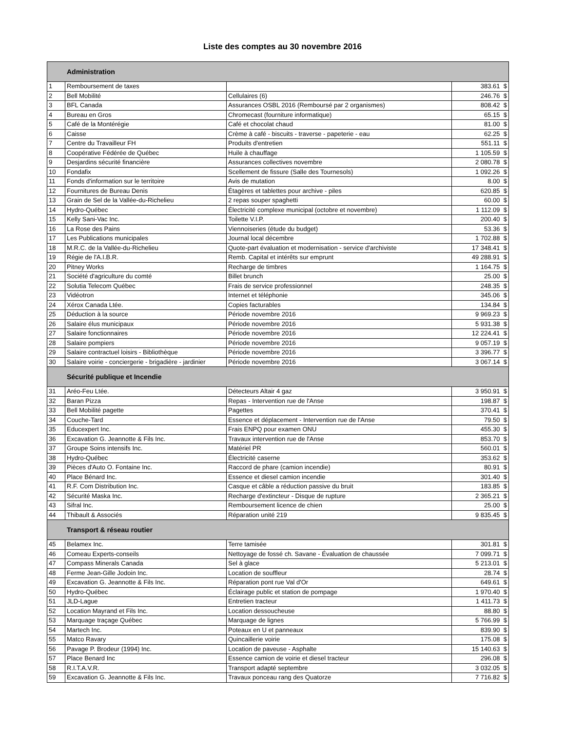Liste des comptes au 30 novembre 2016
| Administration | | | |
| 1 | Remboursement de taxes | | 383.61 $ |
| 2 | Bell Mobilité | Cellulaires (6) | 246.76 $ |
| 3 | BFL Canada | Assurances OSBL 2016 (Remboursé par 2 organismes) | 808.42 $ |
| 4 | Bureau en Gros | Chromecast (fourniture informatique) | 65.15 $ |
| 5 | Café de la Montérégie | Café et chocolat chaud | 81.00 $ |
| 6 | Caisse | Crème à café - biscuits - traverse - papeterie - eau | 62.25 $ |
| 7 | Centre du Travailleur FH | Produits d'entretien | 551.11 $ |
| 8 | Coopérative Fédérée de Québec | Huile à chauffage | 1 105.59 $ |
| 9 | Desjardins sécurité financière | Assurances collectives novembre | 2 080.78 $ |
| 10 | Fondafix | Scellement de fissure (Salle des Tournesols) | 1 092.26 $ |
| 11 | Fonds d'information sur le territoire | Avis de mutation | 8.00 $ |
| 12 | Fournitures de Bureau Denis | Étagères et tablettes pour archive - piles | 620.85 $ |
| 13 | Grain de Sel de la Vallée-du-Richelieu | 2 repas souper spaghetti | 60.00 $ |
| 14 | Hydro-Québec | Électricité complexe municipal (octobre et novembre) | 1 112.09 $ |
| 15 | Kelly Sani-Vac Inc. | Toilette V.I.P. | 200.40 $ |
| 16 | La Rose des Pains | Viennoiseries (étude du budget) | 53.36 $ |
| 17 | Les Publications municipales | Journal local décembre | 1 702.88 $ |
| 18 | M.R.C. de la Vallée-du-Richelieu | Quote-part évaluation et modernisation - service d'archiviste | 17 348.41 $ |
| 19 | Régie de l'A.I.B.R. | Remb. Capital et intérêts sur emprunt | 49 288.91 $ |
| 20 | Pitney Works | Recharge de timbres | 1 164.75 $ |
| 21 | Société d'agriculture du comté | Billet brunch | 25.00 $ |
| 22 | Solutia Telecom Québec | Frais de service professionnel | 248.35 $ |
| 23 | Vidéotron | Internet et téléphonie | 345.06 $ |
| 24 | Xérox Canada Ltée. | Copies facturables | 134.84 $ |
| 25 | Déduction à la source | Période novembre 2016 | 9 969.23 $ |
| 26 | Salaire élus municipaux | Période novembre 2016 | 5 931.38 $ |
| 27 | Salaire fonctionnaires | Période novembre 2016 | 12 224.41 $ |
| 28 | Salaire pompiers | Période novembre 2016 | 9 057.19 $ |
| 29 | Salaire contractuel loisirs - Bibliothèque | Période novembre 2016 | 3 396.77 $ |
| 30 | Salaire voirie - conciergerie - brigadière - jardinier | Période novembre 2016 | 3 067.14 $ |
| Sécurité publique et Incendie | | | |
| 31 | Aréo-Feu Ltée. | Détecteurs Altair 4 gaz | 3 950.91 $ |
| 32 | Baran Pizza | Repas - Intervention rue de l'Anse | 198.87 $ |
| 33 | Bell Mobilité pagette | Pagettes | 370.41 $ |
| 34 | Couche-Tard | Essence et déplacement - Intervention rue de l'Anse | 79.50 $ |
| 35 | Educexpert Inc. | Frais ENPQ pour examen ONU | 455.30 $ |
| 36 | Excavation G. Jeannotte & Fils Inc. | Travaux intervention rue de l'Anse | 853.70 $ |
| 37 | Groupe Soins intensifs Inc. | Matériel PR | 560.01 $ |
| 38 | Hydro-Québec | Électricité caserne | 353.62 $ |
| 39 | Pièces d'Auto O. Fontaine Inc. | Raccord de phare (camion incendie) | 80.91 $ |
| 40 | Place Bénard Inc. | Essence et diesel camion incendie | 301.40 $ |
| 41 | R.F. Com Distribution Inc. | Casque et câble a réduction passive du bruit | 183.85 $ |
| 42 | Sécurité Maska Inc. | Recharge d'extincteur - Disque de rupture | 2 365.21 $ |
| 43 | Sifral Inc. | Remboursement licence de chien | 25.00 $ |
| 44 | Thibault & Associés | Réparation unité 219 | 9 835.45 $ |
| Transport & réseau routier | | | |
| 45 | Belamex Inc. | Terre tamisée | 301.81 $ |
| 46 | Comeau Experts-conseils | Nettoyage de fossé ch. Savane - Évaluation de chaussée | 7 099.71 $ |
| 47 | Compass Minerals Canada | Sel à glace | 5 213.01 $ |
| 48 | Ferme Jean-Gille Jodoin Inc. | Location de souffleur | 28.74 $ |
| 49 | Excavation G. Jeannotte & Fils Inc. | Réparation pont rue Val d'Or | 649.61 $ |
| 50 | Hydro-Québec | Éclairage public et station de pompage | 1 970.40 $ |
| 51 | JLD-Lague | Entretien tracteur | 1 411.73 $ |
| 52 | Location Mayrand et Fils Inc. | Location dessoucheuse | 88.80 $ |
| 53 | Marquage traçage Québec | Marquage de lignes | 5 766.99 $ |
| 54 | Martech Inc. | Poteaux en U et panneaux | 839.90 $ |
| 55 | Matco Ravary | Quincaillerie voirie | 175.08 $ |
| 56 | Pavage P. Brodeur (1994) Inc. | Location de paveuse - Asphalte | 15 140.63 $ |
| 57 | Place Benard Inc | Essence camion de voirie et diesel tracteur | 296.08 $ |
| 58 | R.I.T.A.V.R. | Transport adapté septembre | 3 032.05 $ |
| 59 | Excavation G. Jeannotte & Fils Inc. | Travaux ponceau rang des Quatorze | 7 716.82 $ |